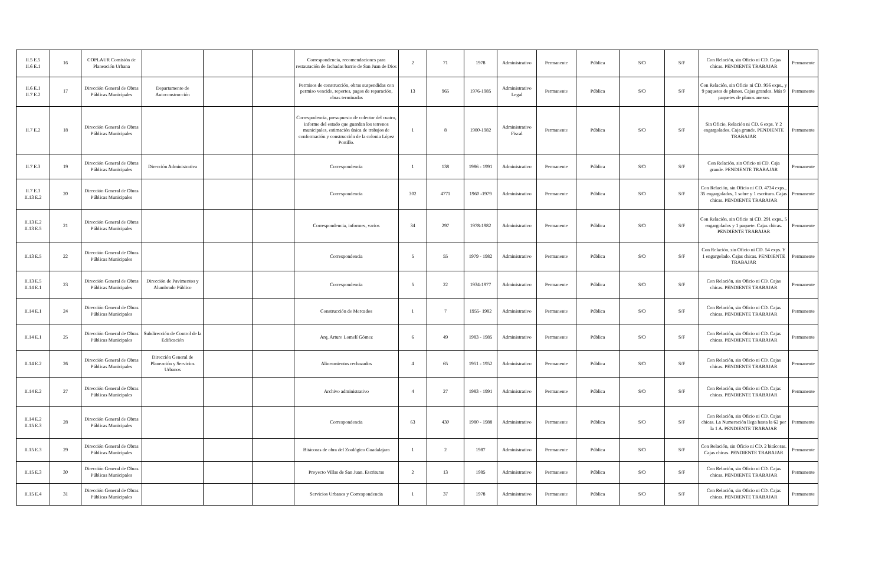| II.5 E.5 II.6 E.1 | 16 | COPLAUR Comisión de Planeación Urbana | | | | Correspondencia, recomendaciones para restauración de fachadas barrio de San Juan de Dios | 2 | 71 | 1978 | Administrativo | Permanente | Pública | S/O | S/F | Con Relación, sin Oficio ni CD. Cajas chicas. PENDIENTE TRABAJAR | Permanente |
| II.6 E.1 II.7 E.2 | 17 | Dirección General de Obras Públicas Municipales | Departamento de Autoconstrucción | | | Permisos de construcción, obras suspendidas con permiso vencido, reportes, pagos de reparación, obras terminadas | 13 | 965 | 1976-1985 | Administrativo Legal | Permanente | Pública | S/O | S/F | Con Relación, sin Oficio ni CD. 956 exps., y 9 paquetes de planos. Cajas grandes. Más 9 paquetes de planos anexos | Permanente |
| II.7 E.2 | 18 | Dirección General de Obras Públicas Municipales | | | | Correspodencia, presupuesto de colector del cuatro, informe del estado que guardan los terrenos municipales, estimación única de trabajos de conformación y construcción de la colonia López Portillo. | 1 | 8 | 1980-1982 | Administrativo Fiscal | Permanente | Pública | S/O | S/F | Sin Oficio, Relación ni CD. 6 exps. Y 2 engargolados. Caja grande. PENDIENTE TRABAJAR | Permanente |
| II.7 E.3 | 19 | Dirección General de Obras Públicas Municipales | Dirección Administrativa | | | Correspondencia | 1 | 138 | 1986 - 1991 | Administrativo | Permanente | Pública | S/O | S/F | Con Relación, sin Oficio ni CD. Caja grande. PENDIENTE TRABAJAR | Permanente |
| II.7 E.3 II.13 E.2 | 20 | Dirección General de Obras Públicas Municipales | | | | Correspondencia | 302 | 4771 | 1960 -1979 | Administrativo | Permanente | Pública | S/O | S/F | Con Relación, sin Oficio ni CD. 4734 exps., 35 engargolados, 1 sobre y 1 escritura. Cajas chicas. PENDIENTE TRABAJAR | Permanente |
| II.13 E.2 II.13 E.5 | 21 | Dirección General de Obras Públicas Municipales | | | | Correspondencia, informes, varios | 34 | 297 | 1978-1982 | Administrativo | Permanente | Pública | S/O | S/F | Con Relación, sin Oficio ni CD. 291 exps., 5 engargolados y 1 paquete. Cajas chicas. PENDIENTE TRABAJAR | Permanente |
| II.13 E.5 | 22 | Dirección General de Obras Públicas Municipales | | | | Correspondencia | 5 | 55 | 1979 - 1982 | Administrativo | Permanente | Pública | S/O | S/F | Con Relación, sin Oficio ni CD. 54 exps. Y 1 engargolado. Cajas chicas. PENDIENTE TRABAJAR | Permanente |
| II.13 E.5 II.14 E.1 | 23 | Dirección General de Obras Públicas Municipales | Dirección de Pavimentos y Alumbrado Público | | | Correspondencia | 5 | 22 | 1934-1977 | Administrativo | Permanente | Pública | S/O | S/F | Con Relación, sin Oficio ni CD. Cajas chicas. PENDIENTE TRABAJAR | Permanente |
| II.14 E.1 | 24 | Dirección General de Obras Públicas Municipales | | | | Construcción de Mercados | 1 | 7 | 1955- 1982 | Administrativo | Permanente | Pública | S/O | S/F | Con Relación, sin Oficio ni CD. Cajas chicas. PENDIENTE TRABAJAR | Permanente |
| II.14 E.1 | 25 | Dirección General de Obras Públicas Municipales | Subdirección de Control de la Edificación | | | Arq. Arturo Lomelí Gómez | 6 | 49 | 1983 - 1985 | Administrativo | Permanente | Pública | S/O | S/F | Con Relación, sin Oficio ni CD. Cajas chicas. PENDIENTE TRABAJAR | Permanente |
| II.14 E.2 | 26 | Dirección General de Obras Públicas Municipales | Dirección General de Planeación y Servicios Urbanos | | | Alineamientos rechazados | 4 | 65 | 1951 - 1952 | Administrativo | Permanente | Pública | S/O | S/F | Con Relación, sin Oficio ni CD. Cajas chicas. PENDIENTE TRABAJAR | Permanente |
| II.14 E.2 | 27 | Dirección General de Obras Públicas Municipales | | | | Archivo administrativo | 4 | 27 | 1983 - 1991 | Administrativo | Permanente | Pública | S/O | S/F | Con Relación, sin Oficio ni CD. Cajas chicas. PENDIENTE TRABAJAR | Permanente |
| II.14 E.2 II.15 E.3 | 28 | Dirección General de Obras Públicas Municipales | | | | Correspondencia | 63 | 430 | 1980 - 1988 | Administrativo | Permanente | Pública | S/O | S/F | Con Relación, sin Oficio ni CD. Cajas chicas. La Numeración llega hasta la 62 por la 1 A. PENDIENTE TRABAJAR | Permanente |
| II.15 E.3 | 29 | Dirección General de Obras Públicas Municipales | | | | Bitácoras de obra del Zoológico Guadalajara | 1 | 2 | 1987 | Administrativo | Permanente | Pública | S/O | S/F | Con Relación, sin Oficio ni CD. 2 bitácoras. Cajas chicas. PENDIENTE TRABAJAR | Permanente |
| II.15 E.3 | 30 | Dirección General de Obras Públicas Municipales | | | | Proyecto Villas de San Juan. Escrituras | 2 | 13 | 1985 | Administrativo | Permanente | Pública | S/O | S/F | Con Relación, sin Oficio ni CD. Cajas chicas. PENDIENTE TRABAJAR | Permanente |
| II.15 E.4 | 31 | Dirección General de Obras Públicas Municipales | | | | Servicios Urbanos y Correspondencia | 1 | 37 | 1978 | Administrativo | Permanente | Pública | S/O | S/F | Con Relación, sin Oficio ni CD. Cajas chicas. PENDIENTE TRABAJAR | Permanente |